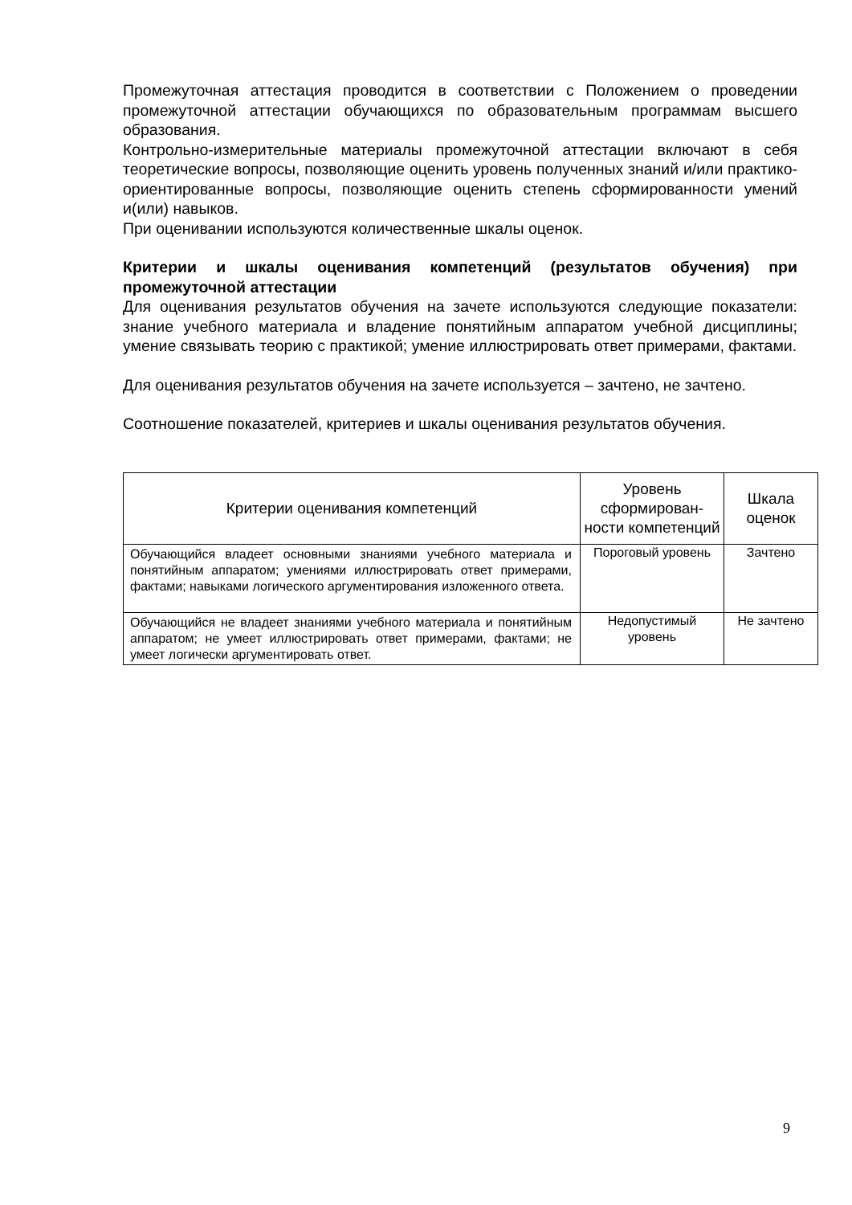Промежуточная аттестация проводится в соответствии с Положением о проведении промежуточной аттестации обучающихся по образовательным программам высшего образования.
Контрольно-измерительные материалы промежуточной аттестации включают в себя теоретические вопросы, позволяющие оценить уровень полученных знаний и/или практико-ориентированные вопросы, позволяющие оценить степень сформированности умений и(или) навыков.
При оценивании используются количественные шкалы оценок.
Критерии и шкалы оценивания компетенций (результатов обучения) при промежуточной аттестации
Для оценивания результатов обучения на зачете используются следующие показатели: знание учебного материала и владение понятийным аппаратом учебной дисциплины; умение связывать теорию с практикой; умение иллюстрировать ответ примерами, фактами.
Для оценивания результатов обучения на зачете используется – зачтено, не зачтено.
Соотношение показателей, критериев и шкалы оценивания результатов обучения.
| Критерии оценивания компетенций | Уровень сформирован-ности компетенций | Шкала оценок |
| --- | --- | --- |
| Обучающийся владеет основными знаниями учебного материала и понятийным аппаратом; умениями иллюстрировать ответ примерами, фактами; навыками логического аргументирования изложенного ответа. | Пороговый уровень | Зачтено |
| Обучающийся не владеет знаниями учебного материала и понятийным аппаратом; не умеет иллюстрировать ответ примерами, фактами; не умеет логически аргументировать ответ. | Недопустимый уровень | Не зачтено |
9